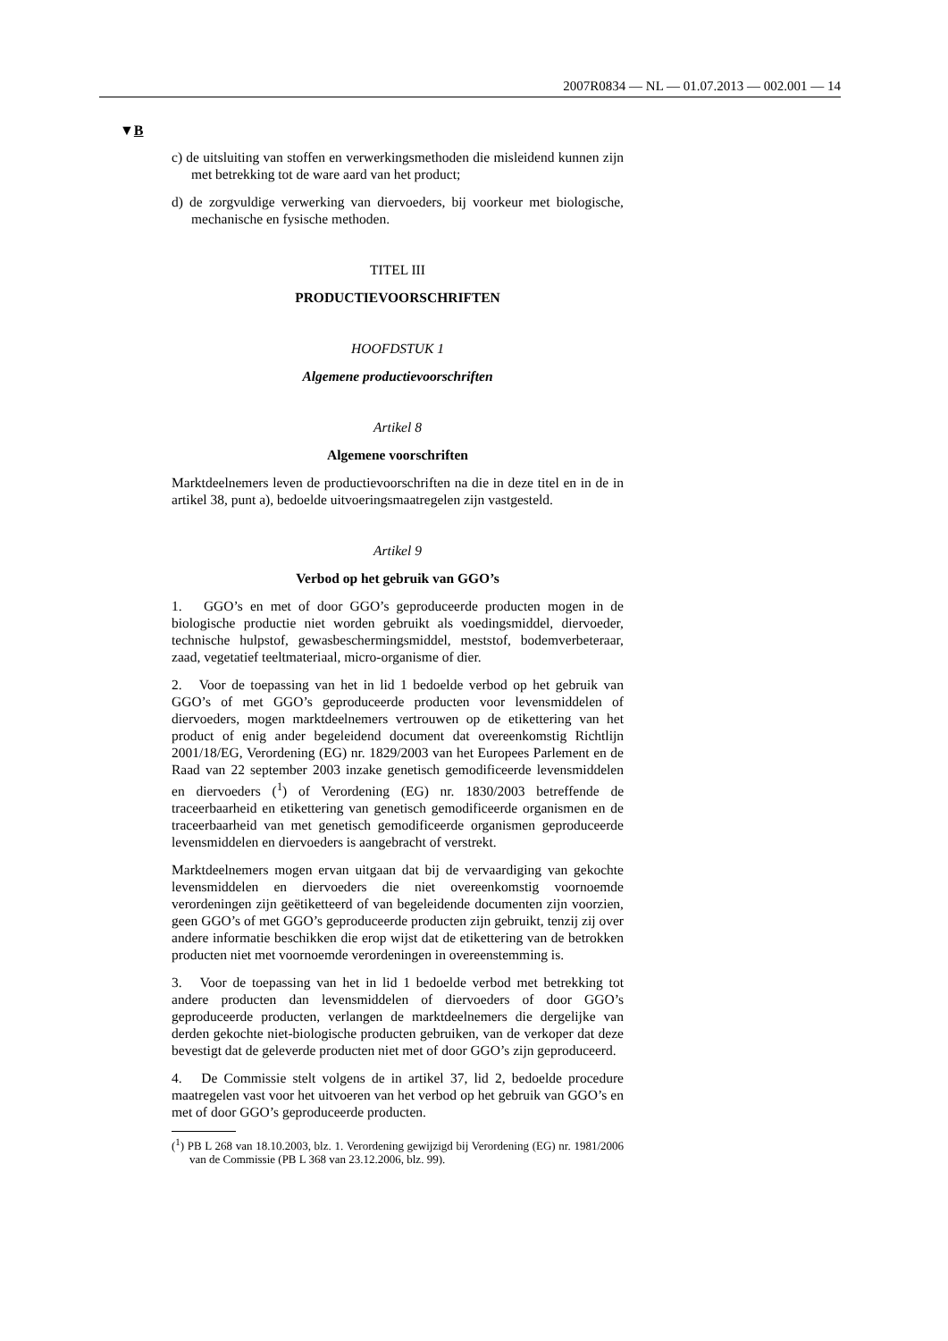2007R0834 — NL — 01.07.2013 — 002.001 — 14
▼B
c) de uitsluiting van stoffen en verwerkingsmethoden die misleidend kunnen zijn met betrekking tot de ware aard van het product;
d) de zorgvuldige verwerking van diervoeders, bij voorkeur met biologische, mechanische en fysische methoden.
TITEL III
PRODUCTIEVOORSCHRIFTEN
HOOFDSTUK 1
Algemene productievoorschriften
Artikel 8
Algemene voorschriften
Marktdeelnemers leven de productievoorschriften na die in deze titel en in de in artikel 38, punt a), bedoelde uitvoeringsmaatregelen zijn vastgesteld.
Artikel 9
Verbod op het gebruik van GGO’s
1. GGO’s en met of door GGO’s geproduceerde producten mogen in de biologische productie niet worden gebruikt als voedingsmiddel, diervoeder, technische hulpstof, gewasbeschermingsmiddel, meststof, bodemverbeteraar, zaad, vegetatief teeltmateriaal, micro-organisme of dier.
2. Voor de toepassing van het in lid 1 bedoelde verbod op het gebruik van GGO’s of met GGO’s geproduceerde producten voor levensmiddelen of diervoeders, mogen marktdeelnemers vertrouwen op de etikettering van het product of enig ander begeleidend document dat overeenkomstig Richtlijn 2001/18/EG, Verordening (EG) nr. 1829/2003 van het Europees Parlement en de Raad van 22 september 2003 inzake genetisch gemodificeerde levensmiddelen en diervoeders (<sup>1</sup>) of Verordening (EG) nr. 1830/2003 betreffende de traceerbaarheid en etikettering van genetisch gemodificeerde organismen en de traceerbaarheid van met genetisch gemodificeerde organismen geproduceerde levensmiddelen en diervoeders is aangebracht of verstrekt.
Marktdeelnemers mogen ervan uitgaan dat bij de vervaardiging van gekochte levensmiddelen en diervoeders die niet overeenkomstig voornoemde verordeningen zijn geëtiketteerd of van begeleidende documenten zijn voorzien, geen GGO’s of met GGO’s geproduceerde producten zijn gebruikt, tenzij zij over andere informatie beschikken die erop wijst dat de etikettering van de betrokken producten niet met voornoemde verordeningen in overeenstemming is.
3. Voor de toepassing van het in lid 1 bedoelde verbod met betrekking tot andere producten dan levensmiddelen of diervoeders of door GGO’s geproduceerde producten, verlangen de marktdeelnemers die dergelijke van derden gekochte niet-biologische producten gebruiken, van de verkoper dat deze bevestigt dat de geleverde producten niet met of door GGO’s zijn geproduceerd.
4. De Commissie stelt volgens de in artikel 37, lid 2, bedoelde procedure maatregelen vast voor het uitvoeren van het verbod op het gebruik van GGO’s en met of door GGO’s geproduceerde producten.
(<sup>1</sup>) PB L 268 van 18.10.2003, blz. 1. Verordening gewijzigd bij Verordening (EG) nr. 1981/2006 van de Commissie (PB L 368 van 23.12.2006, blz. 99).